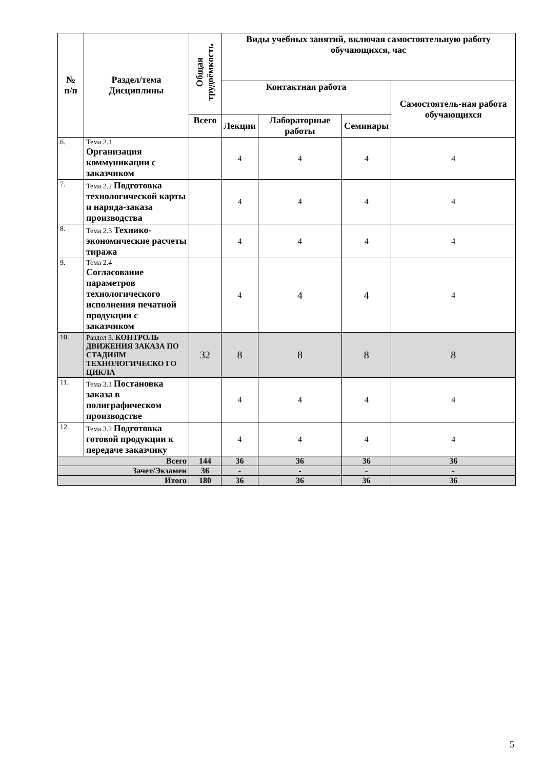| № п/п | Раздел/тема Дисциплины | Общая трудоёмкость | Виды учебных занятий, включая самостоятельную работу обучающихся, час | | | |
| --- | --- | --- | --- | --- | --- | --- |
| | | | Контактная работа | | | Самостоятель-ная работа обучающихся |
| | | Всего | Лекции | Лабораторные работы | Семинары | |
| 6. | Тема 2.1 Организация коммуникации с заказчиком | | 4 | 4 | 4 | 4 |
| 7. | Тема 2.2 Подготовка технологической карты и наряда-заказа производства | | 4 | 4 | 4 | 4 |
| 8. | Тема 2.3 Технико-экономические расчеты тиража | | 4 | 4 | 4 | 4 |
| 9. | Тема 2.4 Согласование параметров технологического исполнения печатной продукции с заказчиком | | 4 | 4 | 4 | 4 |
| 10. | Раздел 3. КОНТРОЛЬ ДВИЖЕНИЯ ЗАКАЗА ПО СТАДИЯМ ТЕХНОЛОГИЧЕСКО ГО ЦИКЛА | 32 | 8 | 8 | 8 | 8 |
| 11. | Тема 3.1 Постановка заказа в полиграфическом производстве | | 4 | 4 | 4 | 4 |
| 12. | Тема 3.2 Подготовка готовой продукции к передаче заказчику | | 4 | 4 | 4 | 4 |
| Всего | | 144 | 36 | 36 | 36 | 36 |
| Зачет/Экзамен | | 36 | - | - | - | - |
| Итого | | 180 | 36 | 36 | 36 | 36 |
5